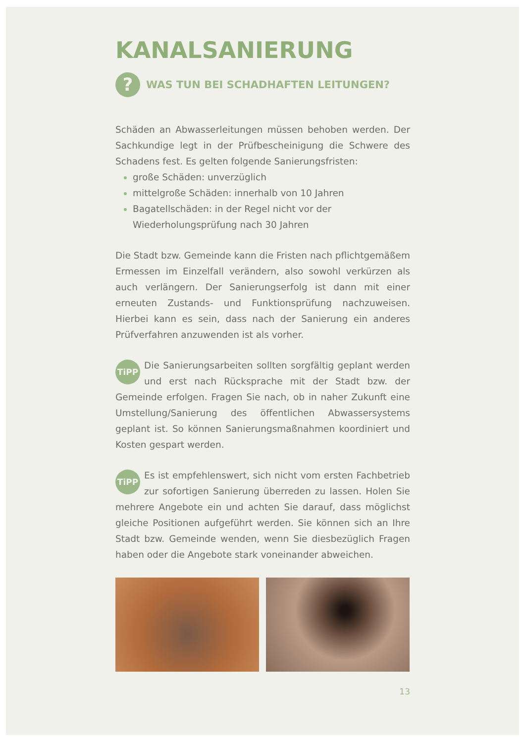KANALSANIERUNG
? WAS TUN BEI SCHADHAFTEN LEITUNGEN?
Schäden an Abwasserleitungen müssen behoben werden. Der Sachkundige legt in der Prüfbescheinigung die Schwere des Schadens fest. Es gelten folgende Sanierungsfristen:
große Schäden: unverzüglich
mittelgroße Schäden: innerhalb von 10 Jahren
Bagatellschäden: in der Regel nicht vor der Wiederholungsprüfung nach 30 Jahren
Die Stadt bzw. Gemeinde kann die Fristen nach pflichtgemäßem Ermessen im Einzelfall verändern, also sowohl verkürzen als auch verlängern. Der Sanierungserfolg ist dann mit einer erneuten Zustands- und Funktionsprüfung nachzuweisen. Hierbei kann es sein, dass nach der Sanierung ein anderes Prüfverfahren anzuwenden ist als vorher.
TiPP Die Sanierungsarbeiten sollten sorgfältig geplant werden und erst nach Rücksprache mit der Stadt bzw. der Gemeinde erfolgen. Fragen Sie nach, ob in naher Zukunft eine Umstellung/Sanierung des öffentlichen Abwassersystems geplant ist. So können Sanierungsmaßnahmen koordiniert und Kosten gespart werden.
TiPP Es ist empfehlenswert, sich nicht vom ersten Fachbetrieb zur sofortigen Sanierung überreden zu lassen. Holen Sie mehrere Angebote ein und achten Sie darauf, dass möglichst gleiche Positionen aufgeführt werden. Sie können sich an Ihre Stadt bzw. Gemeinde wenden, wenn Sie diesbezüglich Fragen haben oder die Angebote stark voneinander abweichen.
13